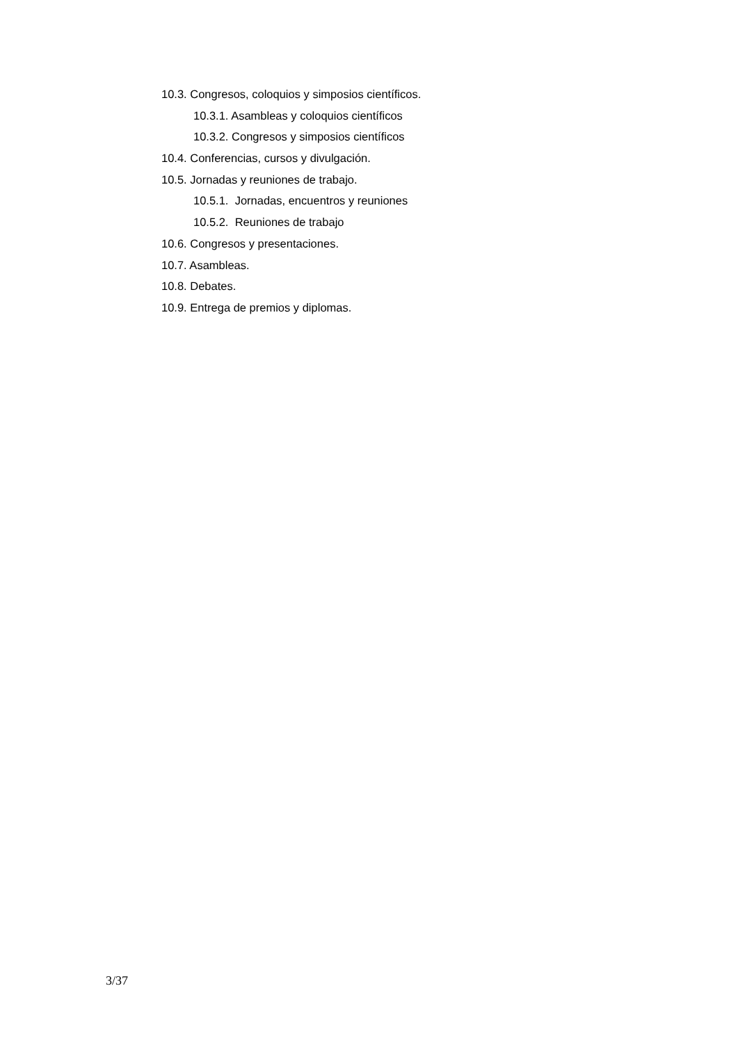10.3. Congresos, coloquios y simposios científicos.
10.3.1. Asambleas y coloquios científicos
10.3.2. Congresos y simposios científicos
10.4. Conferencias, cursos y divulgación.
10.5. Jornadas y reuniones de trabajo.
10.5.1. Jornadas, encuentros y reuniones
10.5.2. Reuniones de trabajo
10.6. Congresos y presentaciones.
10.7. Asambleas.
10.8. Debates.
10.9. Entrega de premios y diplomas.
3/37